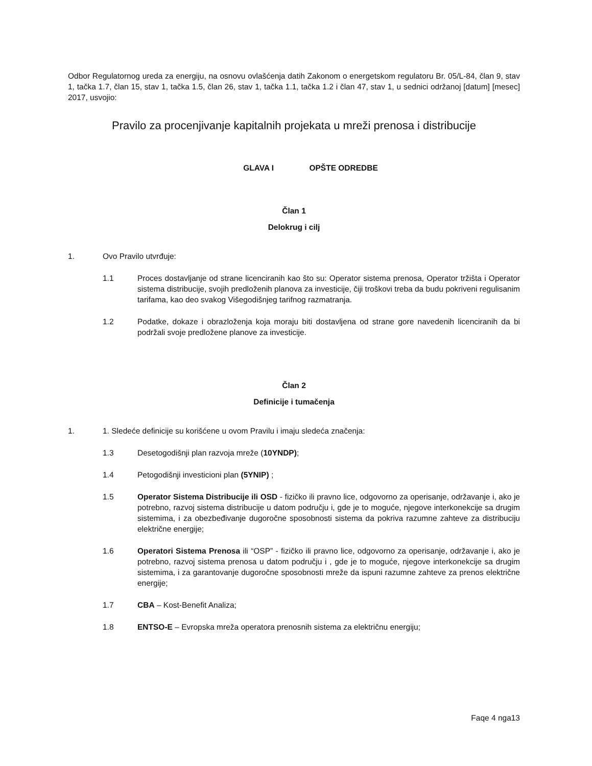Odbor Regulatornog ureda za energiju, na osnovu ovlašćenja datih Zakonom o energetskom regulatoru Br. 05/L-84, član 9, stav 1, tačka 1.7, član 15, stav 1, tačka 1.5, član 26, stav 1, tačka 1.1, tačka 1.2 i član 47, stav 1, u sednici održanoj [datum] [mesec] 2017, usvojio:
Pravilo za procenjivanje kapitalnih projekata u mreži prenosa i distribucije
GLAVA I OPŠTE ODREDBE
Član 1
Delokrug i cilj
1. Ovo Pravilo utvrđuje:
1.1 Proces dostavljanje od strane licenciranih kao što su: Operator sistema prenosa, Operator tržišta i Operator sistema distribucije, svojih predloženih planova za investicije, čiji troškovi treba da budu pokriveni regulisanim tarifama, kao deo svakog Višegodišnjeg tarifnog razmatranja.
1.2 Podatke, dokaze i obrazloženja koja moraju biti dostavljena od strane gore navedenih licenciranih da bi podržali svoje predložene planove za investicije.
Član 2
Definicije i tumačenja
1. 1. Sledeće definicije su korišćene u ovom Pravilu i imaju sledeća značenja:
1.3 Desetogodišnji plan razvoja mreže (10YNDP);
1.4 Petogodišnji investicioni plan (5YNIP) ;
1.5 Operator Sistema Distribucije ili OSD - fizičko ili pravno lice, odgovorno za operisanje, održavanje i, ako je potrebno, razvoj sistema distribucije u datom području i, gde je to moguće, njegove interkonekcije sa drugim sistemima, i za obezbeđivanje dugoročne sposobnosti sistema da pokriva razumne zahteve za distribuciju električne energije;
1.6 Operatori Sistema Prenosa ili “OSP” - fizičko ili pravno lice, odgovorno za operisanje, održavanje i, ako je potrebno, razvoj sistema prenosa u datom području i , gde je to moguće, njegove interkonekcije sa drugim sistemima, i za garantovanje dugoročne sposobnosti mreže da ispuni razumne zahteve za prenos električne energije;
1.7 CBA – Kost-Benefit Analiza;
1.8 ENTSO-E – Evropska mreža operatora prenosnih sistema za električnu energiju;
Faqe 4 nga13